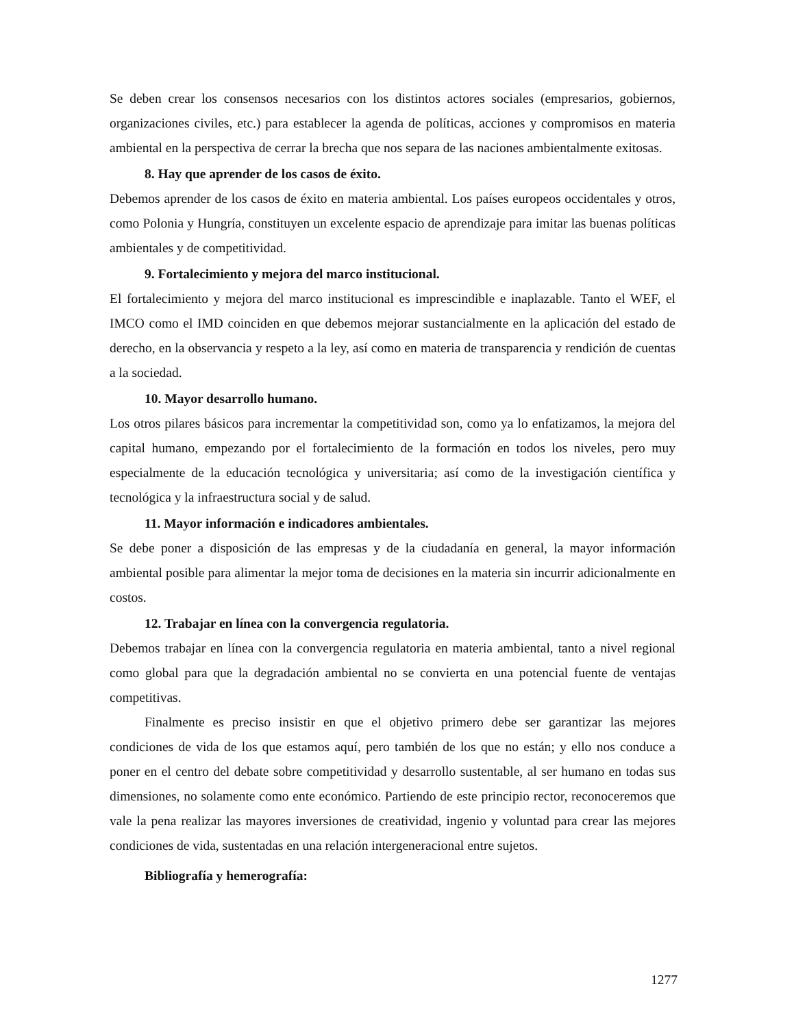Se deben crear los consensos necesarios con los distintos actores sociales (empresarios, gobiernos, organizaciones civiles, etc.) para establecer la agenda de políticas, acciones y compromisos en materia ambiental en la perspectiva de cerrar la brecha que nos separa de las naciones ambientalmente exitosas.
8. Hay que aprender de los casos de éxito.
Debemos aprender de los casos de éxito en materia ambiental. Los países europeos occidentales y otros, como Polonia y Hungría, constituyen un excelente espacio de aprendizaje para imitar las buenas políticas ambientales y de competitividad.
9. Fortalecimiento y mejora del marco institucional.
El fortalecimiento y mejora del marco institucional es imprescindible e inaplazable. Tanto el WEF, el IMCO como el IMD coinciden en que debemos mejorar sustancialmente en la aplicación del estado de derecho, en la observancia y respeto a la ley, así como en materia de transparencia y rendición de cuentas a la sociedad.
10. Mayor desarrollo humano.
Los otros pilares básicos para incrementar la competitividad son, como ya lo enfatizamos, la mejora del capital humano, empezando por el fortalecimiento de la formación en todos los niveles, pero muy especialmente de la educación tecnológica y universitaria; así como de la investigación científica y tecnológica y la infraestructura social y de salud.
11. Mayor información e indicadores ambientales.
Se debe poner a disposición de las empresas y de la ciudadanía en general, la mayor información ambiental posible para alimentar la mejor toma de decisiones en la materia sin incurrir adicionalmente en costos.
12. Trabajar en línea con la convergencia regulatoria.
Debemos trabajar en línea con la convergencia regulatoria en materia ambiental, tanto a nivel regional como global para que la degradación ambiental no se convierta en una potencial fuente de ventajas competitivas.
Finalmente es preciso insistir en que el objetivo primero debe ser garantizar las mejores condiciones de vida de los que estamos aquí, pero también de los que no están; y ello nos conduce a poner en el centro del debate sobre competitividad y desarrollo sustentable, al ser humano en todas sus dimensiones, no solamente como ente económico. Partiendo de este principio rector, reconoceremos que vale la pena realizar las mayores inversiones de creatividad, ingenio y voluntad para crear las mejores condiciones de vida, sustentadas en una relación intergeneracional entre sujetos.
Bibliografía y hemerografía:
1277